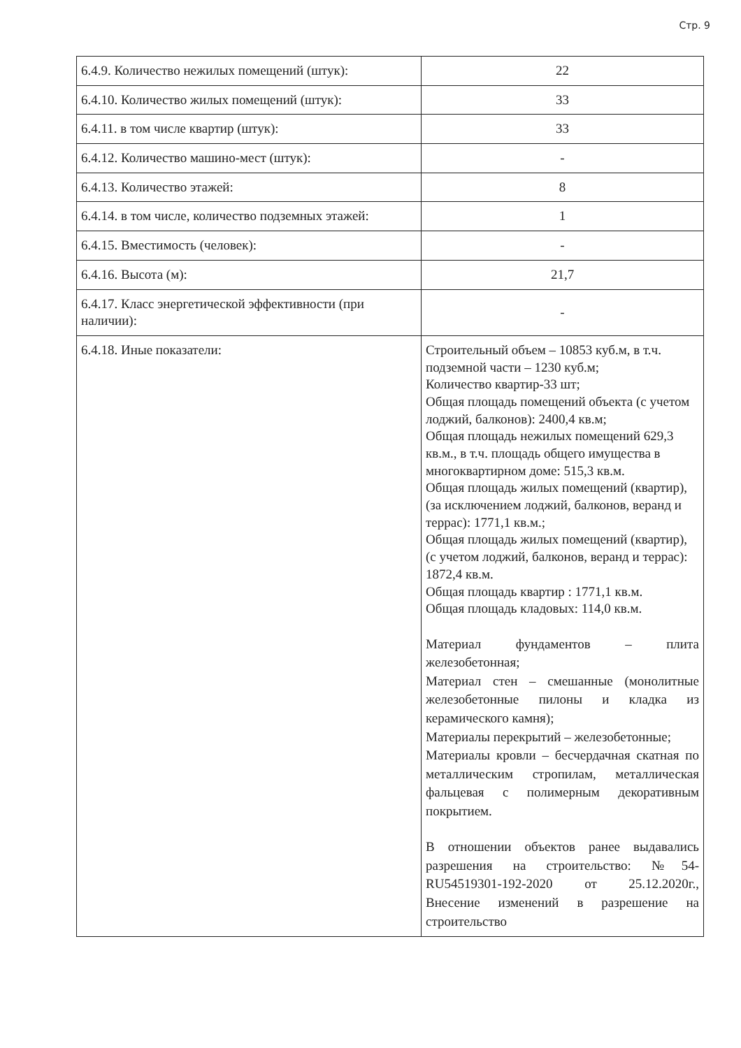Стр. 9
| 6.4.9. Количество нежилых помещений (штук): | 22 |
| 6.4.10. Количество жилых помещений (штук): | 33 |
| 6.4.11. в том числе квартир (штук): | 33 |
| 6.4.12. Количество машино-мест (штук): | - |
| 6.4.13. Количество этажей: | 8 |
| 6.4.14. в том числе, количество подземных этажей: | 1 |
| 6.4.15. Вместимость (человек): | - |
| 6.4.16. Высота (м): | 21,7 |
| 6.4.17. Класс энергетической эффективности (при наличии): | - |
| 6.4.18. Иные показатели: | Строительный объем – 10853 куб.м, в т.ч. подземной части – 1230 куб.м; Количество квартир-33 шт; Общая площадь помещений объекта (с учетом лоджий, балконов): 2400,4 кв.м; Общая площадь нежилых помещений 629,3 кв.м., в т.ч. площадь общего имущества в многоквартирном доме: 515,3 кв.м. Общая площадь жилых помещений (квартир), (за исключением лоджий, балконов, веранд и террас): 1771,1 кв.м.; Общая площадь жилых помещений (квартир), (с учетом лоджий, балконов, веранд и террас): 1872,4 кв.м. Общая площадь квартир : 1771,1 кв.м. Общая площадь кладовых: 114,0 кв.м. Материал фундаментов – плита железобетонная; Материал стен – смешанные (монолитные железобетонные пилоны и кладка из керамического камня); Материалы перекрытий – железобетонные; Материалы кровли – бесчердачная скатная по металлическим стропилам, металлическая фальцевая с полимерным декоративным покрытием. В отношении объектов ранее выдавались разрешения на строительство: №54-RU54519301-192-2020 от 25.12.2020г., Внесение изменений в разрешение на строительство |